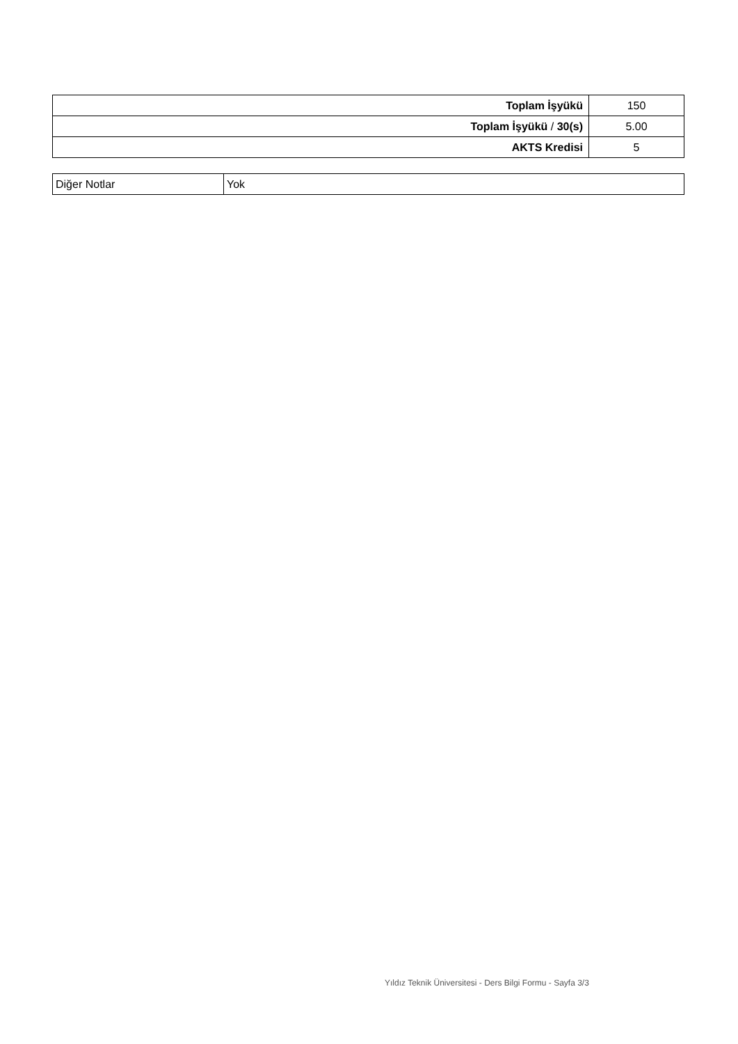| Toplam İşyükü | 150 |
| Toplam İşyükü / 30(s) | 5.00 |
| AKTS Kredisi | 5 |
| Diğer Notlar | Yok |
Yıldız Teknik Üniversitesi - Ders Bilgi Formu - Sayfa 3/3